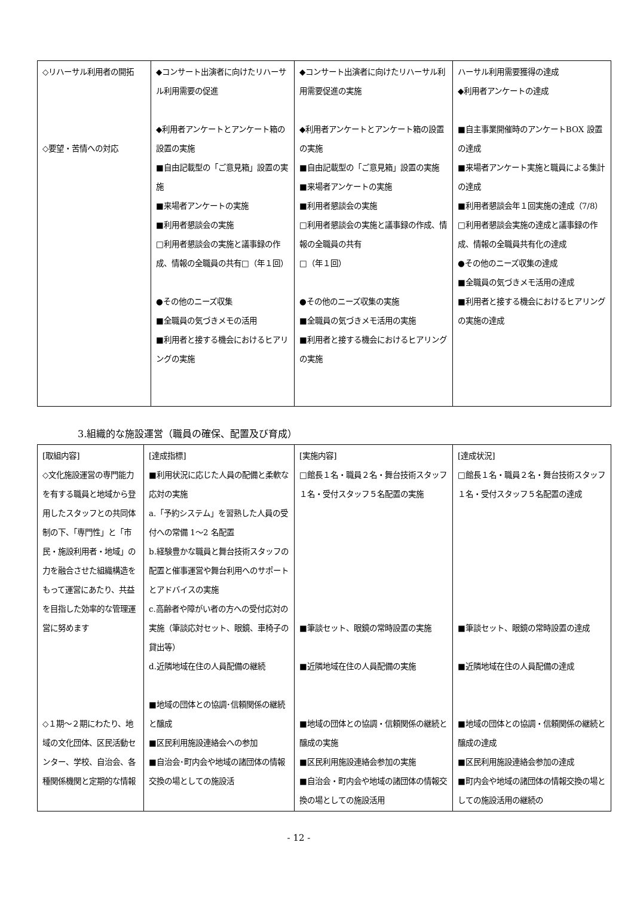| ◇リハーサル利用者の開拓 ◇要望・苦情への対応 | ◆コンサート出演者に向けたリハーサル利用需要の促進 ◆利用者アンケートとアンケート箱の設置の実施 ■自由記載型の「ご意見箱」設置の実施 ■来場者アンケートの実施 ■利用者懇談会の実施 □利用者懇談会の実施と議事録の作成、情報の全職員の共有□（年１回） ●その他のニーズ収集 ■全職員の気づきメモの活用 ■利用者と接する機会におけるヒアリングの実施 | ◆コンサート出演者に向けたリハーサル利用需要促進の実施 ◆利用者アンケートとアンケート箱の設置の実施 ■自由記載型の「ご意見箱」設置の実施 ■来場者アンケートの実施 ■利用者懇談会の実施 □利用者懇談会の実施と議事録の作成、情報の全職員の共有 □（年１回） ●その他のニーズ収集の実施 ■全職員の気づきメモ活用の実施 ■利用者と接する機会におけるヒアリングの実施 | ハーサル利用需要獲得の達成 ◆利用者アンケートの達成 ■自主事業開催時のアンケートBOX 設置の達成 ■来場者アンケート実施と職員による集計の達成 ■利用者懇談会年１回実施の達成（7/8） □利用者懇談会実施の達成と議事録の作成、情報の全職員共有化の達成 ●その他のニーズ収集の達成 ■全職員の気づきメモ活用の達成 ■利用者と接する機会におけるヒアリングの実施の達成 |
3.組織的な施設運営（職員の確保、配置及び育成）
| [取組内容] ◇文化施設運営の専門能力を有する職員と地域から登用したスタッフとの共同体制の下、「専門性」と「市民・施設利用者・地域」の力を融合させた組織構造をもって運営にあたり、共益を目指した効率的な管理運営に努めます ◇１期～２期にわたり、地域の文化団体、区民活動センター、学校、自治会、各種関係機関と定期的な情報 | [達成指標] ■利用状況に応じた人員の配備と柔軟な応対の実施 a.「予約システム」を習熟した人員の受付への常備 1～2 名配置 b.経験豊かな職員と舞台技術スタッフの配置と催事運営や舞台利用へのサポートとアドバイスの実施 c.高齢者や障がい者の方への受付応対の実施（筆談応対セット、眼鏡、車椅子の貸出等） d.近隣地域在住の人員配備の継続 ■地域の団体との協調･信頼関係の継続と醸成 ■区民利用施設連絡会への参加 ■自治会･町内会や地域の諸団体の情報交換の場としての施設活 | [実施内容] □館長１名・職員２名・舞台技術スタッフ１名・受付スタッフ５名配置の実施 ■筆談セット、眼鏡の常時設置の実施 ■近隣地域在住の人員配備の実施 ■地域の団体との協調・信頼関係の継続と醸成の実施 ■区民利用施設連絡会参加の実施 ■自治会・町内会や地域の諸団体の情報交換の場としての施設活用 | [達成状況] □館長１名・職員２名・舞台技術スタッフ１名・受付スタッフ５名配置の達成 ■筆談セット、眼鏡の常時設置の達成 ■近隣地域在住の人員配備の達成 ■地域の団体との協調・信頼関係の継続と醸成の達成 ■区民利用施設連絡会参加の達成 ■町内会や地域の諸団体の情報交換の場としての施設活用の継続の |
- 12 -